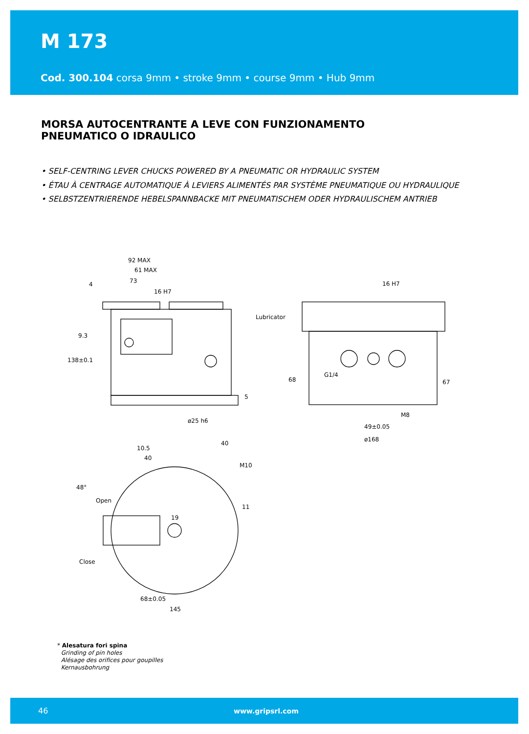M 173
Cod. 300.104 corsa 9mm • stroke 9mm • course 9mm • Hub 9mm
MORSA AUTOCENTRANTE A LEVE CON FUNZIONAMENTO
PNEUMATICO O IDRAULICO
• SELF-CENTRING LEVER CHUCKS POWERED BY A PNEUMATIC OR HYDRAULIC SYSTEM
• ÉTAU À CENTRAGE AUTOMATIQUE À LEVIERS ALIMENTÉS PAR SYSTÈME PNEUMATIQUE OU HYDRAULIQUE
• SELBSTZENTRIERENDE HEBELSPANNBACKE MIT PNEUMATISCHEM ODER HYDRAULISCHEM ANTRIEB
92 MAX
61 MAX
73
16 H7
Lubricator
ø25 h6
16 H7
G1/4
M8
49±0.05
ø168
Open
Close
68±0.05
145
19
138±0.1
9.3
5
68
67
10.5
40
40
M10
48°
11
4
* Alesatura fori spina
Grinding of pin holes
Alésage des orifices pour goupilles
Kernausbohrung
46 www.gripsrl.com